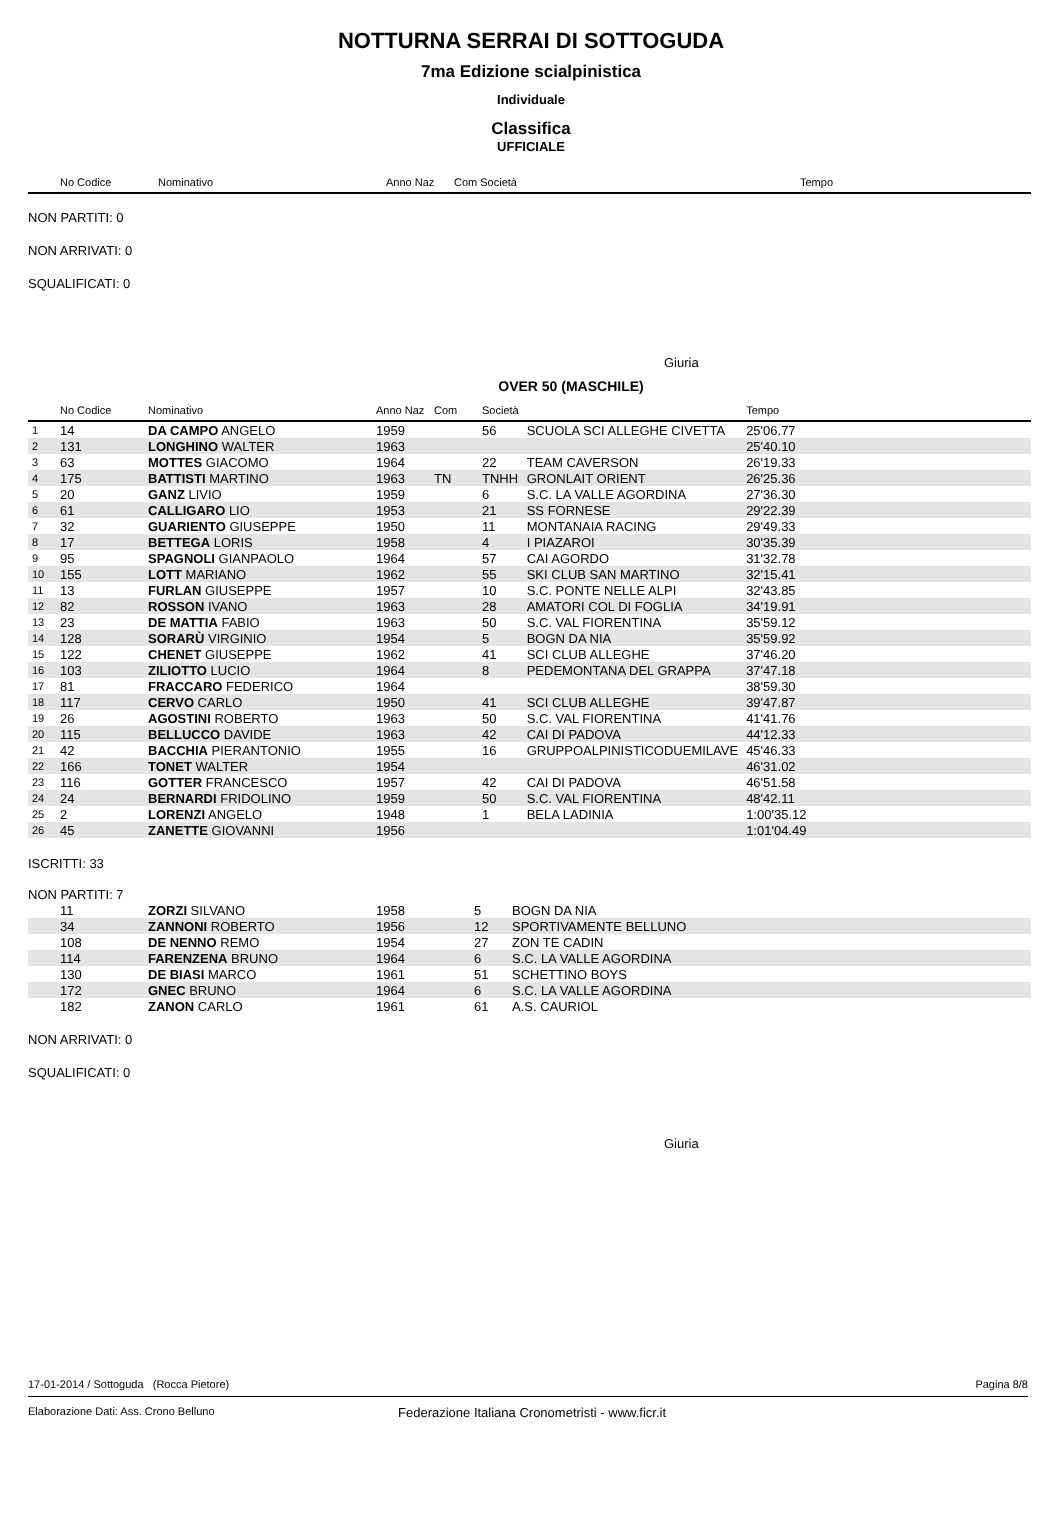NOTTURNA SERRAI DI SOTTOGUDA
7ma Edizione scialpinistica
Individuale
Classifica
UFFICIALE
| | No Codice | Nominativo | Anno Naz | Com Società | | Tempo | |
| --- | --- | --- | --- | --- | --- | --- | --- |
NON PARTITI: 0
NON ARRIVATI: 0
SQUALIFICATI: 0
Giuria
OVER 50 (MASCHILE)
| | No Codice | Nominativo | Anno Naz | Com | Società | | Tempo | |
| --- | --- | --- | --- | --- | --- | --- | --- | --- |
| 1 | 14 | DA CAMPO ANGELO | 1959 | | 56 | SCUOLA SCI ALLEGHE CIVETTA | 25'06.77 | |
| 2 | 131 | LONGHINO WALTER | 1963 | | | | 25'40.10 | |
| 3 | 63 | MOTTES GIACOMO | 1964 | | 22 | TEAM CAVERSON | 26'19.33 | |
| 4 | 175 | BATTISTI MARTINO | 1963 | TN | TNHH | GRONLAIT ORIENT | 26'25.36 | |
| 5 | 20 | GANZ LIVIO | 1959 | | 6 | S.C. LA VALLE AGORDINA | 27'36.30 | |
| 6 | 61 | CALLIGARO LIO | 1953 | | 21 | SS FORNESE | 29'22.39 | |
| 7 | 32 | GUARIENTO GIUSEPPE | 1950 | | 11 | MONTANAIA RACING | 29'49.33 | |
| 8 | 17 | BETTEGA LORIS | 1958 | | 4 | I PIAZAROI | 30'35.39 | |
| 9 | 95 | SPAGNOLI GIANPAOLO | 1964 | | 57 | CAI AGORDO | 31'32.78 | |
| 10 | 155 | LOTT MARIANO | 1962 | | 55 | SKI CLUB SAN MARTINO | 32'15.41 | |
| 11 | 13 | FURLAN GIUSEPPE | 1957 | | 10 | S.C. PONTE NELLE ALPI | 32'43.85 | |
| 12 | 82 | ROSSON IVANO | 1963 | | 28 | AMATORI COL DI FOGLIA | 34'19.91 | |
| 13 | 23 | DE MATTIA FABIO | 1963 | | 50 | S.C. VAL FIORENTINA | 35'59.12 | |
| 14 | 128 | SORARÙ VIRGINIO | 1954 | | 5 | BOGN DA NIA | 35'59.92 | |
| 15 | 122 | CHENET GIUSEPPE | 1962 | | 41 | SCI CLUB ALLEGHE | 37'46.20 | |
| 16 | 103 | ZILIOTTO LUCIO | 1964 | | 8 | PEDEMONTANA DEL GRAPPA | 37'47.18 | |
| 17 | 81 | FRACCARO FEDERICO | 1964 | | | | 38'59.30 | |
| 18 | 117 | CERVO CARLO | 1950 | | 41 | SCI CLUB ALLEGHE | 39'47.87 | |
| 19 | 26 | AGOSTINI ROBERTO | 1963 | | 50 | S.C. VAL FIORENTINA | 41'41.76 | |
| 20 | 115 | BELLUCCO DAVIDE | 1963 | | 42 | CAI DI PADOVA | 44'12.33 | |
| 21 | 42 | BACCHIA PIERANTONIO | 1955 | | 16 | GRUPPOALPINISTICODUEMILAVE | 45'46.33 | |
| 22 | 166 | TONET WALTER | 1954 | | | | 46'31.02 | |
| 23 | 116 | GOTTER FRANCESCO | 1957 | | 42 | CAI DI PADOVA | 46'51.58 | |
| 24 | 24 | BERNARDI FRIDOLINO | 1959 | | 50 | S.C. VAL FIORENTINA | 48'42.11 | |
| 25 | 2 | LORENZI ANGELO | 1948 | | 1 | BELA LADINIA | 1:00'35.12 | |
| 26 | 45 | ZANETTE GIOVANNI | 1956 | | | | 1:01'04.49 | |
ISCRITTI: 33
NON PARTITI: 7
| | 11 | ZORZI SILVANO | 1958 | 5 | BOGN DA NIA |
| | 34 | ZANNONI ROBERTO | 1956 | 12 | SPORTIVAMENTE BELLUNO |
| | 108 | DE NENNO REMO | 1954 | 27 | ZON TE CADIN |
| | 114 | FARENZENA BRUNO | 1964 | 6 | S.C. LA VALLE AGORDINA |
| | 130 | DE BIASI MARCO | 1961 | 51 | SCHETTINO BOYS |
| | 172 | GNEC BRUNO | 1964 | 6 | S.C. LA VALLE AGORDINA |
| | 182 | ZANON CARLO | 1961 | 61 | A.S. CAURIOL |
NON ARRIVATI: 0
SQUALIFICATI: 0
Giuria
17-01-2014 / Sottoguda (Rocca Pietore) Pagina 8/8
Elaborazione Dati: Ass. Crono Belluno Federazione Italiana Cronometristi - www.ficr.it